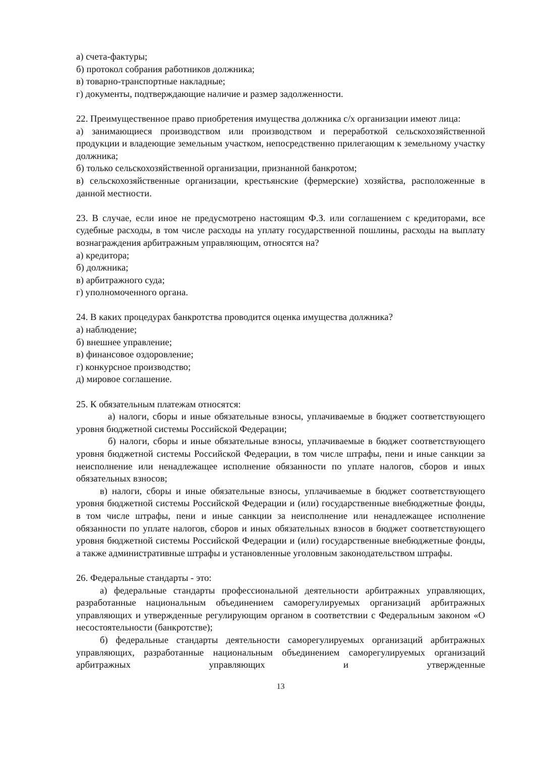а) счета-фактуры;
б) протокол собрания работников должника;
в) товарно-транспортные накладные;
г) документы, подтверждающие наличие и размер задолженности.
22. Преимущественное право приобретения имущества должника с/х организации имеют лица:
а) занимающиеся производством или производством и переработкой сельскохозяйственной продукции и владеющие земельным участком, непосредственно прилегающим к земельному участку должника;
б) только сельскохозяйственной организации, признанной банкротом;
в) сельскохозяйственные организации, крестьянские (фермерские) хозяйства, расположенные в данной местности.
23. В случае, если иное не предусмотрено настоящим Ф.З. или соглашением с кредиторами, все судебные расходы, в том числе расходы на уплату государственной пошлины, расходы на выплату вознаграждения арбитражным управляющим, относятся на?
а) кредитора;
б) должника;
в) арбитражного суда;
г) уполномоченного органа.
24. В каких процедурах банкротства проводится оценка имущества должника?
а) наблюдение;
б) внешнее управление;
в) финансовое оздоровление;
г) конкурсное производство;
д) мировое соглашение.
25. К обязательным платежам относятся:
а) налоги, сборы и иные обязательные взносы, уплачиваемые в бюджет соответствующего уровня бюджетной системы Российской Федерации;
б) налоги, сборы и иные обязательные взносы, уплачиваемые в бюджет соответствующего уровня бюджетной системы Российской Федерации, в том числе штрафы, пени и иные санкции за неисполнение или ненадлежащее исполнение обязанности по уплате налогов, сборов и иных обязательных взносов;
в) налоги, сборы и иные обязательные взносы, уплачиваемые в бюджет соответствующего уровня бюджетной системы Российской Федерации и (или) государственные внебюджетные фонды, в том числе штрафы, пени и иные санкции за неисполнение или ненадлежащее исполнение обязанности по уплате налогов, сборов и иных обязательных взносов в бюджет соответствующего уровня бюджетной системы Российской Федерации и (или) государственные внебюджетные фонды, а также административные штрафы и установленные уголовным законодательством штрафы.
26. Федеральные стандарты - это:
а) федеральные стандарты профессиональной деятельности арбитражных управляющих, разработанные национальным объединением саморегулируемых организаций арбитражных управляющих и утвержденные регулирующим органом в соответствии с Федеральным законом «О несостоятельности (банкротстве);
б) федеральные стандарты деятельности саморегулируемых организаций арбитражных управляющих, разработанные национальным объединением саморегулируемых организаций арбитражных управляющих и утвержденные
13